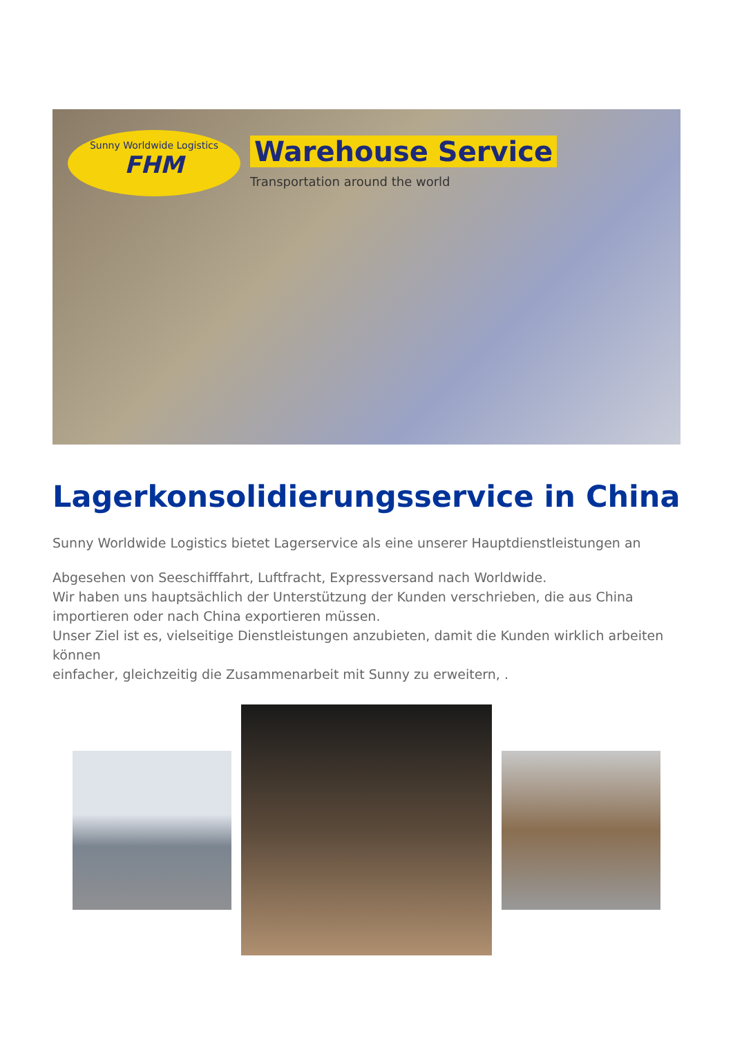Sunny Worldwide Logistics
FHM
Warehouse Service
Transportation around the world
Lagerkonsolidierungsservice in China
Sunny Worldwide Logistics bietet Lagerservice als eine unserer Hauptdienstleistungen an
Abgesehen von Seeschifffahrt, Luftfracht, Expressversand nach Worldwide.
Wir haben uns hauptsächlich der Unterstützung der Kunden verschrieben, die aus China importieren oder nach China exportieren müssen.
Unser Ziel ist es, vielseitige Dienstleistungen anzubieten, damit die Kunden wirklich arbeiten können
einfacher, gleichzeitig die Zusammenarbeit mit Sunny zu erweitern, .